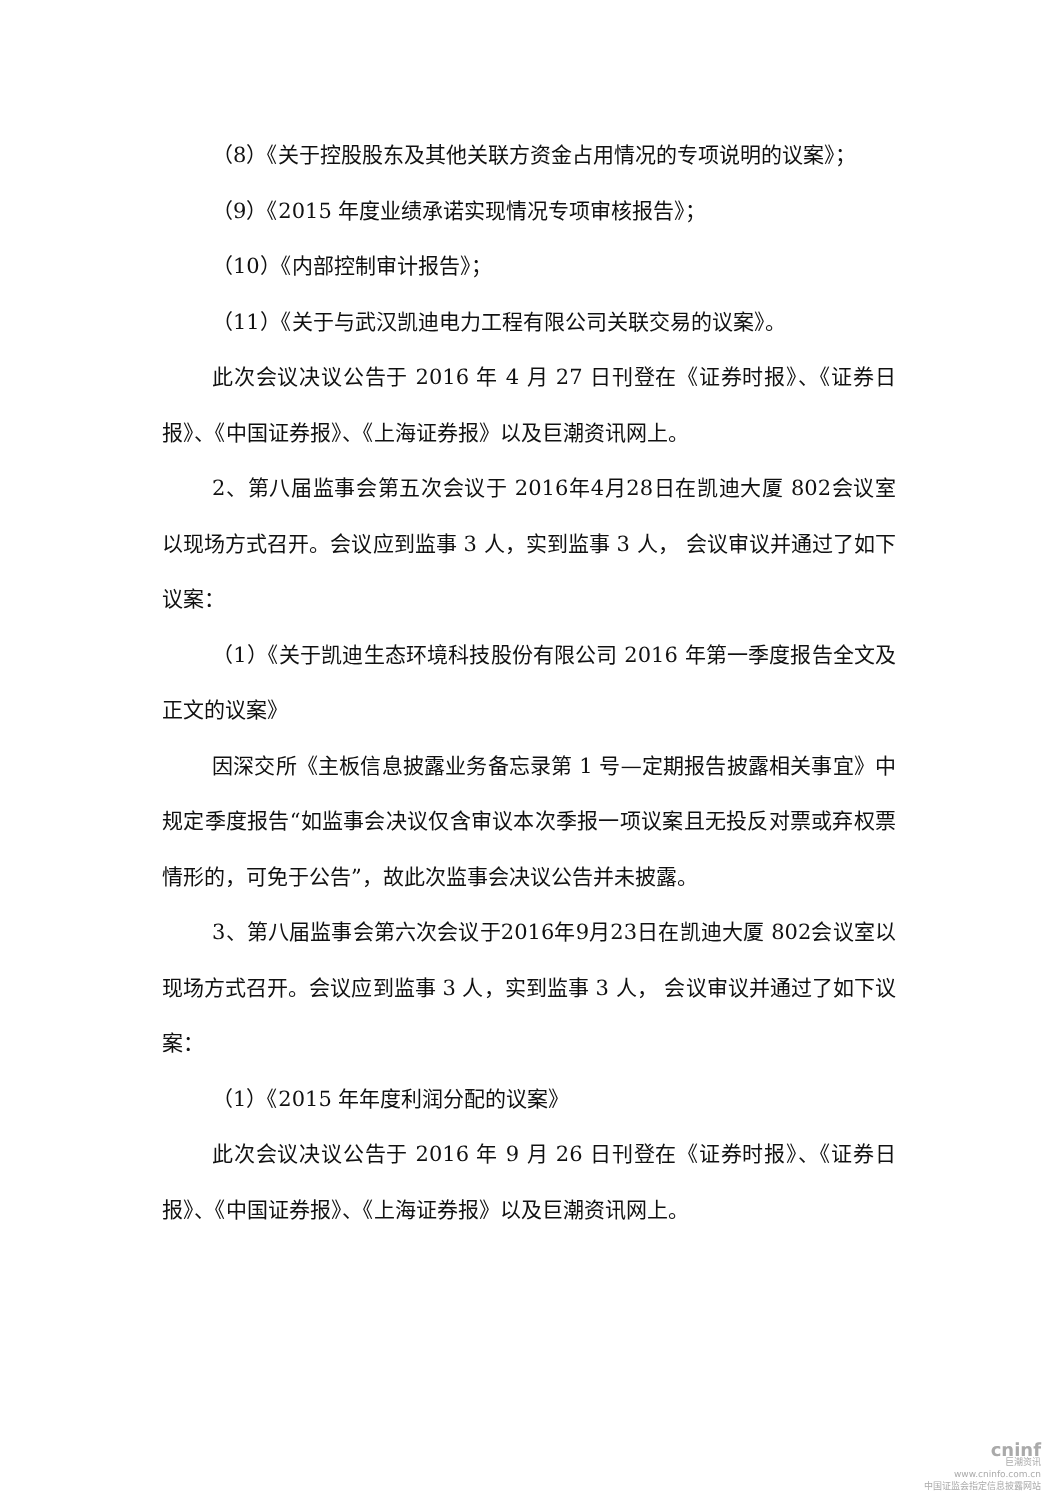（8）《关于控股股东及其他关联方资金占用情况的专项说明的议案》；
（9）《2015 年度业绩承诺实现情况专项审核报告》；
（10）《内部控制审计报告》；
（11）《关于与武汉凯迪电力工程有限公司关联交易的议案》。
此次会议决议公告于 2016 年 4 月 27 日刊登在《证券时报》、《证券日报》、《中国证券报》、《上海证券报》以及巨潮资讯网上。
2、第八届监事会第五次会议于 2016年4月28日在凯迪大厦 802会议室以现场方式召开。会议应到监事 3 人，实到监事 3 人， 会议审议并通过了如下议案：
（1）《关于凯迪生态环境科技股份有限公司 2016 年第一季度报告全文及正文的议案》
因深交所《主板信息披露业务备忘录第 1 号—定期报告披露相关事宜》中规定季度报告“如监事会决议仅含审议本次季报一项议案且无投反对票或弃权票情形的，可免于公告”，故此次监事会决议公告并未披露。
3、第八届监事会第六次会议于2016年9月23日在凯迪大厦 802会议室以现场方式召开。会议应到监事 3 人，实到监事 3 人， 会议审议并通过了如下议案：
（1）《2015 年年度利润分配的议案》
此次会议决议公告于 2016 年 9 月 26 日刊登在《证券时报》、《证券日报》、《中国证券报》、《上海证券报》以及巨潮资讯网上。
cninf
巨潮资讯
www.cninfo.com.cn
中国证监会指定信息披露网站